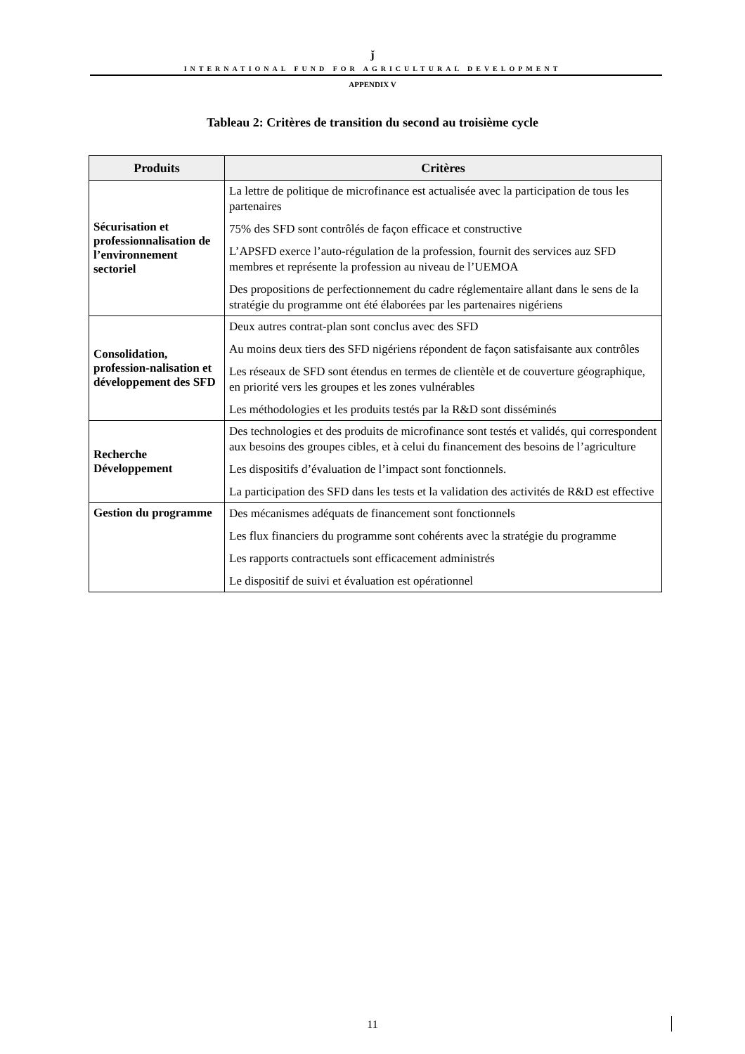ǰ
INTERNATIONAL FUND FOR AGRICULTURAL DEVELOPMENT
APPENDIX V
Tableau 2: Critères de transition du second au troisième cycle
| Produits | Critères |
| --- | --- |
| Sécurisation et professionnalisation de l’environnement sectoriel | La lettre de politique de microfinance est actualisée avec la participation de tous les partenaires 75% des SFD sont contrôlés de façon efficace et constructive L’APSFD exerce l’auto-régulation de la profession, fournit des services auz SFD membres et représente la profession au niveau de l’UEMOA Des propositions de perfectionnement du cadre réglementaire allant dans le sens de la stratégie du programme ont été élaborées par les partenaires nigériens |
| Consolidation, profession-nalisation et développement des SFD | Deux autres contrat-plan sont conclus avec des SFD Au moins deux tiers des SFD nigériens répondent de façon satisfaisante aux contrôles Les réseaux de SFD sont étendus en termes de clientèle et de couverture géographique, en priorité vers les groupes et les zones vulnérables Les méthodologies et les produits testés par la R&D sont disséminés |
| Recherche Développement | Des technologies et des produits de microfinance sont testés et validés, qui correspondent aux besoins des groupes cibles, et à celui du financement des besoins de l’agriculture Les dispositifs d’évaluation de l’impact sont fonctionnels. La participation des SFD dans les tests et la validation des activités de R&D est effective |
| Gestion du programme | Des mécanismes adéquats de financement sont fonctionnels Les flux financiers du programme sont cohérents avec la stratégie du programme Les rapports contractuels sont efficacement administrés Le dispositif de suivi et évaluation est opérationnel |
11